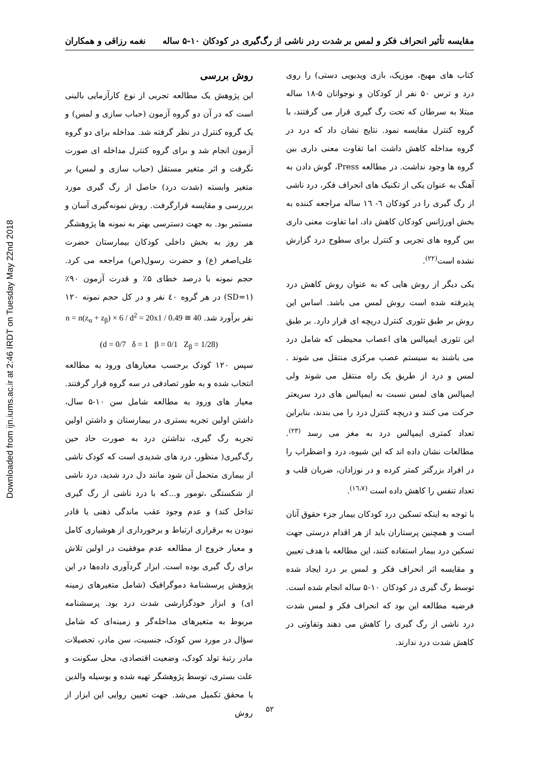Downloaded from ijn.iums.ac.ir at 2:46 IRDT on Tuesday May 22nd 2018
مقایسه تأثیر انحراف فکر و لمس بر شدت ردر ناشی از رگ‌گیری در کودکان ۱۰-۵ ساله نغمه رزاقی و همکاران
کتاب های مهیج، موزیک، بازی ویدیویی دستی) را روی درد و ترس ۵۰ نفر از کودکان و نوجوانان ۵-۱۸ ساله مبتلا به سرطان که تحت رگ گیری قرار می گرفتند، با گروه کنترل مقایسه نمود. نتایج نشان داد که درد در گروه مداخله کاهش داشت اما تفاوت معنی داری بین گروه ها وجود نداشت. در مطالعه Press، گوش دادن به آهنگ به عنوان یکی از تکنیک های انحراف فکر، درد ناشی از رگ گیری را در کودکان ٦- ١٦ ساله مراجعه کننده به بخش اورژانس کودکان کاهش داد، اما تفاوت معنی داری بین گروه های تجربی و کنترل برای سطوح درد گزارش نشده است<sup>(٢٢)</sup>.
یکی دیگر از روش هایی که به عنوان روش کاهش درد پذیرفته شده است روش لمس می باشد. اساس این روش بر طبق تئوری کنترل دریچه ای قرار دارد. بر طبق این تئوری ایمپالس های اعصاب محیطی که شامل درد می باشند به سیستم عصب مرکزی منتقل می شوند . لمس و درد از طریق یک راه منتقل می شوند ولی ایمپالس های لمس نسبت به ایمپالس های درد سریعتر حرکت می کنند و دریچه کنترل درد را می بندند، بنابراین تعداد کمتری ایمپالس درد به مغز می رسد <sup>(٢٣)</sup>. مطالعات نشان داده اند که این شیوه، درد و اضطراب را در افراد بزرگتر کمتر کرده و در نوزادان، ضربان قلب و تعداد تنفس را کاهش داده است <sup>(١٦،٧)</sup>.
با توجه به اینکه تسکین درد کودکان بیمار جزء حقوق آنان است و همچنین پرستاران باید از هر اقدام درستی جهت تسکین درد بیمار استفاده کنند، این مطالعه با هدف تعیین و مقایسه اثر انحراف فکر و لمس بر درد ایجاد شده توسط رگ گیری در کودکان ۱۰-۵ ساله انجام شده است. فرضیه مطالعه این بود که انحراف فکر و لمس شدت درد ناشی از رگ گیری را کاهش می دهند وتفاوتی در کاهش شدت درد ندارند.
روش بررسی
این پژوهش یک مطالعه تجربی از نوع کارآزمایی بالینی است که در آن دو گروه آزمون (حباب سازی و لمس) و یک گروه کنترل در نظر گرفته شد. مداخله برای دو گروه آزمون انجام شد و برای گروه کنترل مداخله ای صورت نگرفت و اثر متغیر مستقل (حباب سازی و لمس) بر متغیر وابسته (شدت درد) حاصل از رگ گیری مورد برررسی و مقایسه قرارگرفت. روش نمونه‌گیری آسان و مستمر بود. به جهت دسترسی بهتر به نمونه ها پژوهشگر هر روز به بخش داخلی کودکان بیمارستان حضرت علی‌اصغر (ع) و حضرت رسول(ص) مراجعه می کرد. حجم نمونه با درصد خطای ۵٪ و قدرت آزمون ۹۰٪ (SD=۱) در هر گروه ٤٠ نفر و در کل حجم نمونه ۱۲۰ نفر برآورد شد. n = n(z<sub>α</sub> + z<sub>β</sub>) × 6 / d<sup>2</sup> = 20x1 / 0.49 ≅ 40
(d = 0/7 δ = 1 β = 0/1 Z<sub>β</sub> = 1/28)
سپس ۱۲۰ کودک برحسب معیارهای ورود به مطالعه انتخاب شده و به طور تصادفی در سه گروه قرار گرفتند. معیار های ورود به مطالعه شامل سن ۱۰-۵ سال، داشتن اولین تجربه بستری در بیمارستان و داشتن اولین تجربه رگ گیری، نداشتن درد به صورت حاد حین رگ‌گیری( منظور، درد های شدیدی است که کودک ناشی از بیماری متحمل آن شود مانند دل درد شدید، درد ناشی از شکستگی ،تومور و...که با درد ناشی از رگ گیری تداخل کند) و عدم وجود عقب ماندگی ذهنی یا قادر نبودن به برقراری ارتباط و برخورداری از هوشیاری کامل و معیار خروج از مطالعه عدم موفقیت در اولین تلاش برای رگ گیری بوده است. ابزار گردآوری داده‌ها در این پژوهش پرسشنامۀ دموگرافیک (شامل متغیرهای زمینه ای) و ابزار خودگزارشی شدت درد بود. پرسشنامه مربوط به متغیرهای مداخله‌گر و زمینه‌ای که شامل سؤال در مورد سن کودک، جنسیت، سن مادر، تحصیلات مادر رتبۀ تولد کودک، وضعیت اقتصادی، محل سکونت و علت بستری، توسط پژوهشگر تهیه شده و بوسیله والدین یا محقق تکمیل می‌شد. جهت تعیین روایی این ابزار از روش
۵۲